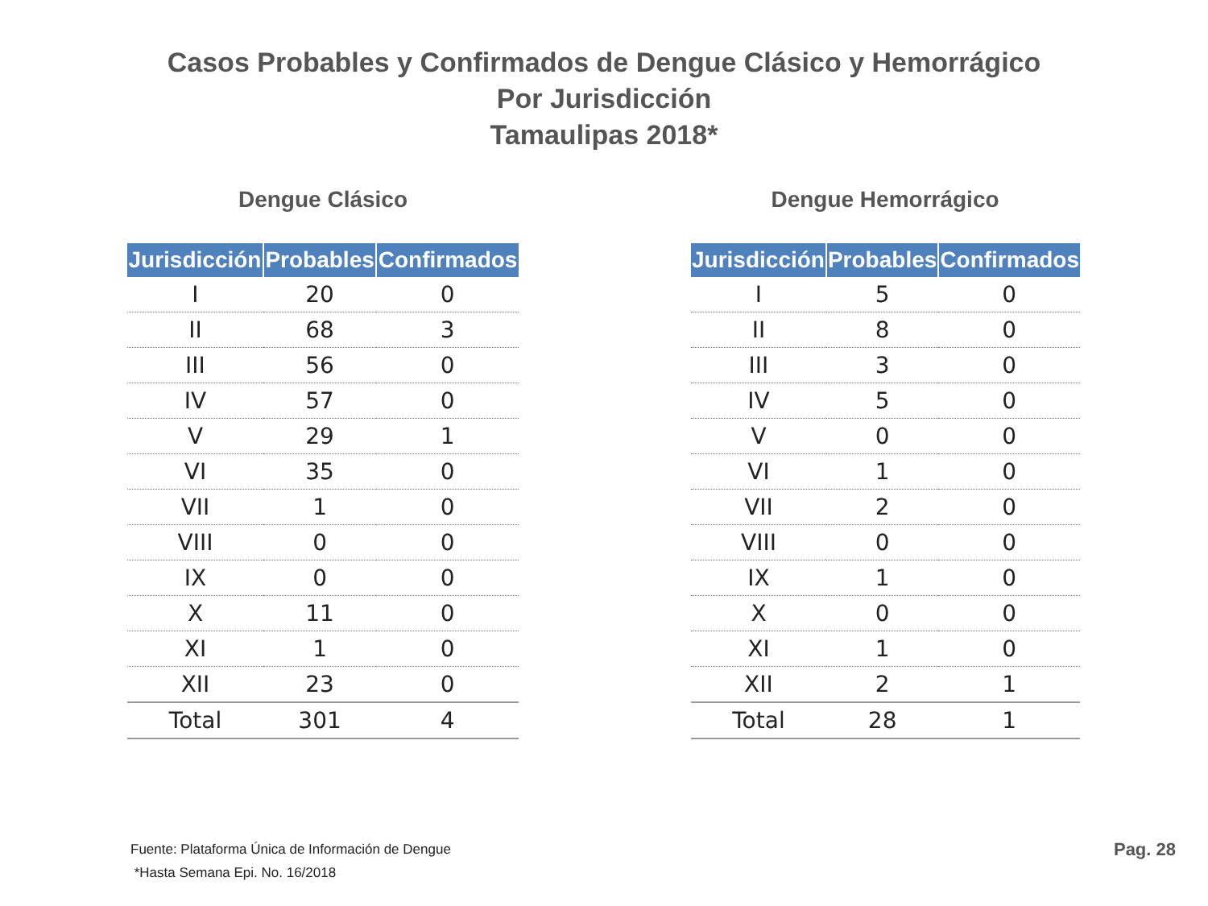Casos Probables y Confirmados de Dengue Clásico y Hemorrágico
Por Jurisdicción
Tamaulipas 2018*
Dengue Clásico
| Jurisdicción | Probables | Confirmados |
| --- | --- | --- |
| I | 20 | 0 |
| II | 68 | 3 |
| III | 56 | 0 |
| IV | 57 | 0 |
| V | 29 | 1 |
| VI | 35 | 0 |
| VII | 1 | 0 |
| VIII | 0 | 0 |
| IX | 0 | 0 |
| X | 11 | 0 |
| XI | 1 | 0 |
| XII | 23 | 0 |
| Total | 301 | 4 |
Dengue Hemorrágico
| Jurisdicción | Probables | Confirmados |
| --- | --- | --- |
| I | 5 | 0 |
| II | 8 | 0 |
| III | 3 | 0 |
| IV | 5 | 0 |
| V | 0 | 0 |
| VI | 1 | 0 |
| VII | 2 | 0 |
| VIII | 0 | 0 |
| IX | 1 | 0 |
| X | 0 | 0 |
| XI | 1 | 0 |
| XII | 2 | 1 |
| Total | 28 | 1 |
Fuente: Plataforma Única de Información de Dengue
*Hasta Semana Epi. No. 16/2018
Pag. 28